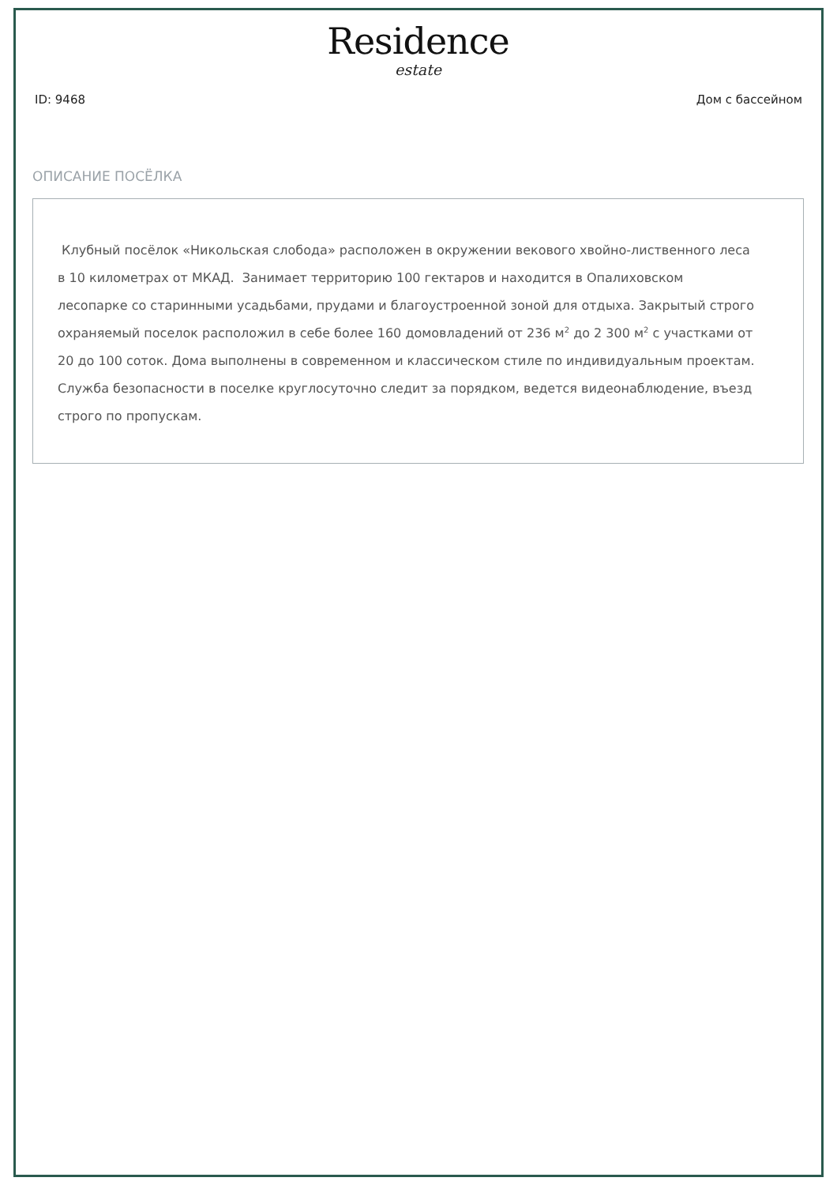Residence
estate
ID: 9468 Дом с бассейном
ОПИСАНИЕ ПОСЁЛКА
Клубный посёлок «Никольская слобода» расположен в окружении векового хвойно-лиственного леса в 10 километрах от МКАД. Занимает территорию 100 гектаров и находится в Опалиховском лесопарке со старинными усадьбами, прудами и благоустроенной зоной для отдыха. Закрытый строго охраняемый поселок расположил в себе более 160 домовладений от 236 м<sup>2</sup> до 2 300 м<sup>2</sup> с участками от 20 до 100 соток. Дома выполнены в современном и классическом стиле по индивидуальным проектам. Служба безопасности в поселке круглосуточно следит за порядком, ведется видеонаблюдение, въезд строго по пропускам.